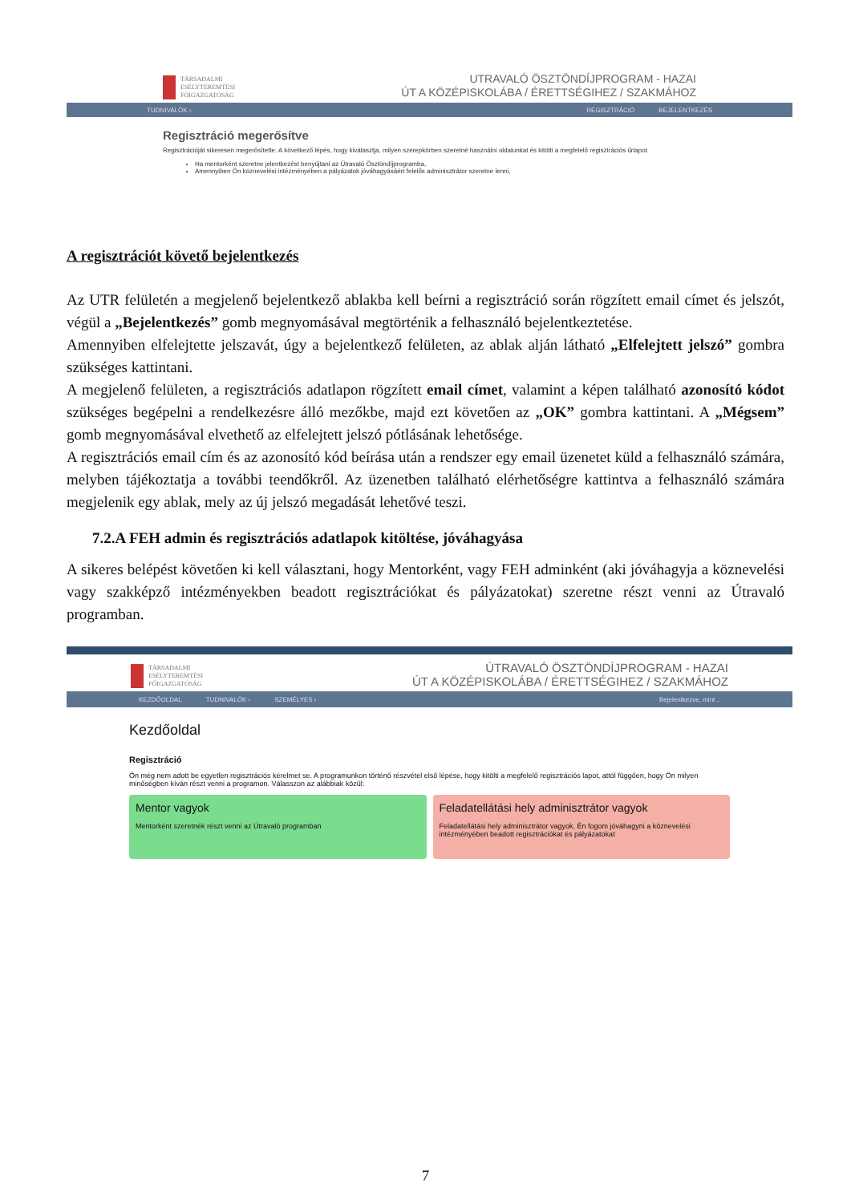TÁRSADALMI
ESÉLYTEREMTÉSI
FŐIGAZGATÓSÁG
UTRAVALÓ ÖSZTÖNDÍJPROGRAM - HAZAI
ÚT A KÖZÉPISKOLÁBA / ÉRETTSÉGIHEZ / SZAKMÁHOZ
TUDNIVALÓK › REGISZTRÁCIÓ BEJELENTKEZÉS
Regisztráció megerősítve
Regisztrációját sikeresen megerősítette. A következő lépés, hogy kiválasztja, milyen szerepkörben szeretné használni oldalunkat és kitölti a megfelelő regisztrációs űrlapot.
Ha mentorként szeretne jelentkezést benyújtani az Útravaló Ösztöndíjprogramba,
Amennyiben Ön köznevelési intézményében a pályázatok jóváhagyásáért felelős adminisztrátor szeretne lenni,
A regisztrációt követő bejelentkezés
Az UTR felületén a megjelenő bejelentkező ablakba kell beírni a regisztráció során rögzített email címet és jelszót, végül a „Bejelentkezés” gomb megnyomásával megtörténik a felhasználó bejelentkeztetése.
Amennyiben elfelejtette jelszavát, úgy a bejelentkező felületen, az ablak alján látható „Elfelejtett jelszó” gombra szükséges kattintani.
A megjelenő felületen, a regisztrációs adatlapon rögzített email címet, valamint a képen található azonosító kódot szükséges begépelni a rendelkezésre álló mezőkbe, majd ezt követően az „OK” gombra kattintani. A „Mégsem” gomb megnyomásával elvethető az elfelejtett jelszó pótlásának lehetősége.
A regisztrációs email cím és az azonosító kód beírása után a rendszer egy email üzenetet küld a felhasználó számára, melyben tájékoztatja a további teendőkről. Az üzenetben található elérhetőségre kattintva a felhasználó számára megjelenik egy ablak, mely az új jelszó megadását lehetővé teszi.
7.2.A FEH admin és regisztrációs adatlapok kitöltése, jóváhagyása
A sikeres belépést követően ki kell választani, hogy Mentorként, vagy FEH adminként (aki jóváhagyja a köznevelési vagy szakképző intézményekben beadott regisztrációkat és pályázatokat) szeretne részt venni az Útravaló programban.
TÁRSADALMI
ESÉLYTEREMTÉSI
FŐIGAZGATÓSÁG
ÚTRAVALÓ ÖSZTÖNDÍJPROGRAM - HAZAI
ÚT A KÖZÉPISKOLÁBA / ÉRETTSÉGIHEZ / SZAKMÁHOZ
KEZDŐOLDAL TUDNIVALÓK › SZEMÉLYES › Bejelentkezve, mint ..
Kezdőoldal
Regisztráció
Ön még nem adott be egyetlen regisztrációs kérelmet se. A programunkon történő részvétel első lépése, hogy kitölti a megfelelő regisztrációs lapot, attól függően, hogy Ön milyen minőségben kíván részt venni a programon. Válasszon az alábbiak közül:
Mentor vagyok
Mentorként szeretnék részt venni az Útravaló programban
Feladatellátási hely adminisztrátor vagyok
Feladatellátási hely adminisztrátor vagyok. Én fogom jóváhagyni a köznevelési intézményében beadott regisztrációkat és pályázatokat
7